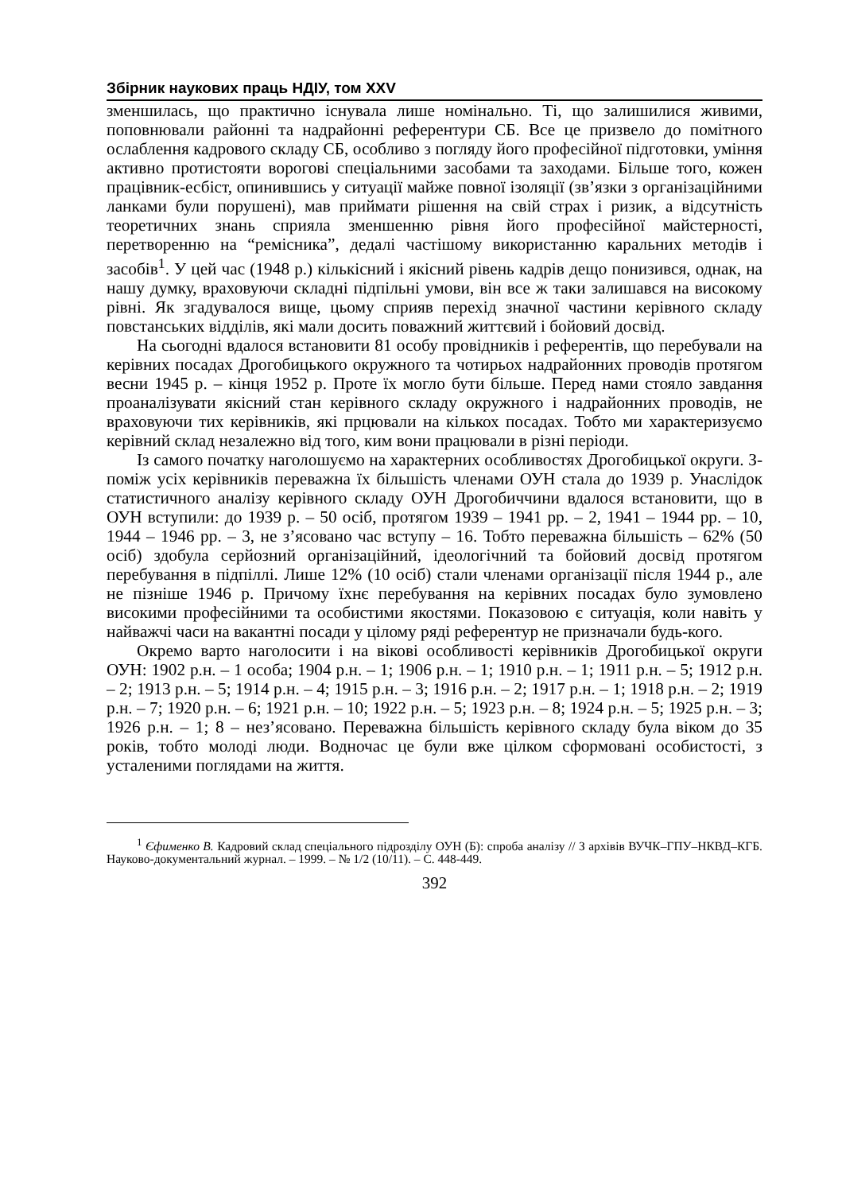Збірник наукових праць НДІУ, том XXV
зменшилась, що практично існувала лише номінально. Ті, що залишилися живими, поповнювали районні та надрайонні референтури СБ. Все це призвело до помітного ослаблення кадрового складу СБ, особливо з погляду його професійної підготовки, уміння активно протистояти ворогові спеціальними засобами та заходами. Більше того, кожен працівник-есбіст, опинившись у ситуації майже повної ізоляції (зв’язки з організаційними ланками були порушені), мав приймати рішення на свій страх і ризик, а відсутність теоретичних знань сприяла зменшенню рівня його професійної майстерності, перетворенню на “ремісника”, дедалі частішому використанню каральних методів і засобів<sup>1</sup>. У цей час (1948 р.) кількісний і якісний рівень кадрів дещо понизився, однак, на нашу думку, враховуючи складні підпільні умови, він все ж таки залишався на високому рівні. Як згадувалося вище, цьому сприяв перехід значної частини керівного складу повстанських відділів, які мали досить поважний життєвий і бойовий досвід.
На сьогодні вдалося встановити 81 особу провідників і референтів, що перебували на керівних посадах Дрогобицького окружного та чотирьох надрайонних проводів протягом весни 1945 р. – кінця 1952 р. Проте їх могло бути більше. Перед нами стояло завдання проаналізувати якісний стан керівного складу окружного і надрайонних проводів, не враховуючи тих керівників, які прцювали на кількох посадах. Тобто ми характеризуємо керівний склад незалежно від того, ким вони працювали в різні періоди.
Із самого початку наголошуємо на характерних особливостях Дрогобицької округи. З-поміж усіх керівників переважна їх більшість членами ОУН стала до 1939 р. Унаслідок статистичного аналізу керівного складу ОУН Дрогобиччини вдалося встановити, що в ОУН вступили: до 1939 р. – 50 осіб, протягом 1939 – 1941 рр. – 2, 1941 – 1944 рр. – 10, 1944 – 1946 рр. – 3, не з’ясовано час вступу – 16. Тобто переважна більшість – 62% (50 осіб) здобула серйозний організаційний, ідеологічний та бойовий досвід протягом перебування в підпіллі. Лише 12% (10 осіб) стали членами організації після 1944 р., але не пізніше 1946 р. Причому їхнє перебування на керівних посадах було зумовлено високими професійними та особистими якостями. Показовою є ситуація, коли навіть у найважчі часи на вакантні посади у цілому ряді референтур не призначали будь-кого.
Окремо варто наголосити і на вікові особливості керівників Дрогобицької округи ОУН: 1902 р.н. – 1 особа; 1904 р.н. – 1; 1906 р.н. – 1; 1910 р.н. – 1; 1911 р.н. – 5; 1912 р.н. – 2; 1913 р.н. – 5; 1914 р.н. – 4; 1915 р.н. – 3; 1916 р.н. – 2; 1917 р.н. – 1; 1918 р.н. – 2; 1919 р.н. – 7; 1920 р.н. – 6; 1921 р.н. – 10; 1922 р.н. – 5; 1923 р.н. – 8; 1924 р.н. – 5; 1925 р.н. – 3; 1926 р.н. – 1; 8 – нез’ясовано. Переважна більшість керівного складу була віком до 35 років, тобто молоді люди. Водночас це були вже цілком сформовані особистості, з усталеними поглядами на життя.
<sup>1</sup> Єфименко В. Кадровий склад спеціального підрозділу ОУН (Б): спроба аналізу // З архівів ВУЧК–ГПУ–НКВД–КГБ. Науково-документальний журнал. – 1999. – № 1/2 (10/11). – С. 448-449.
392